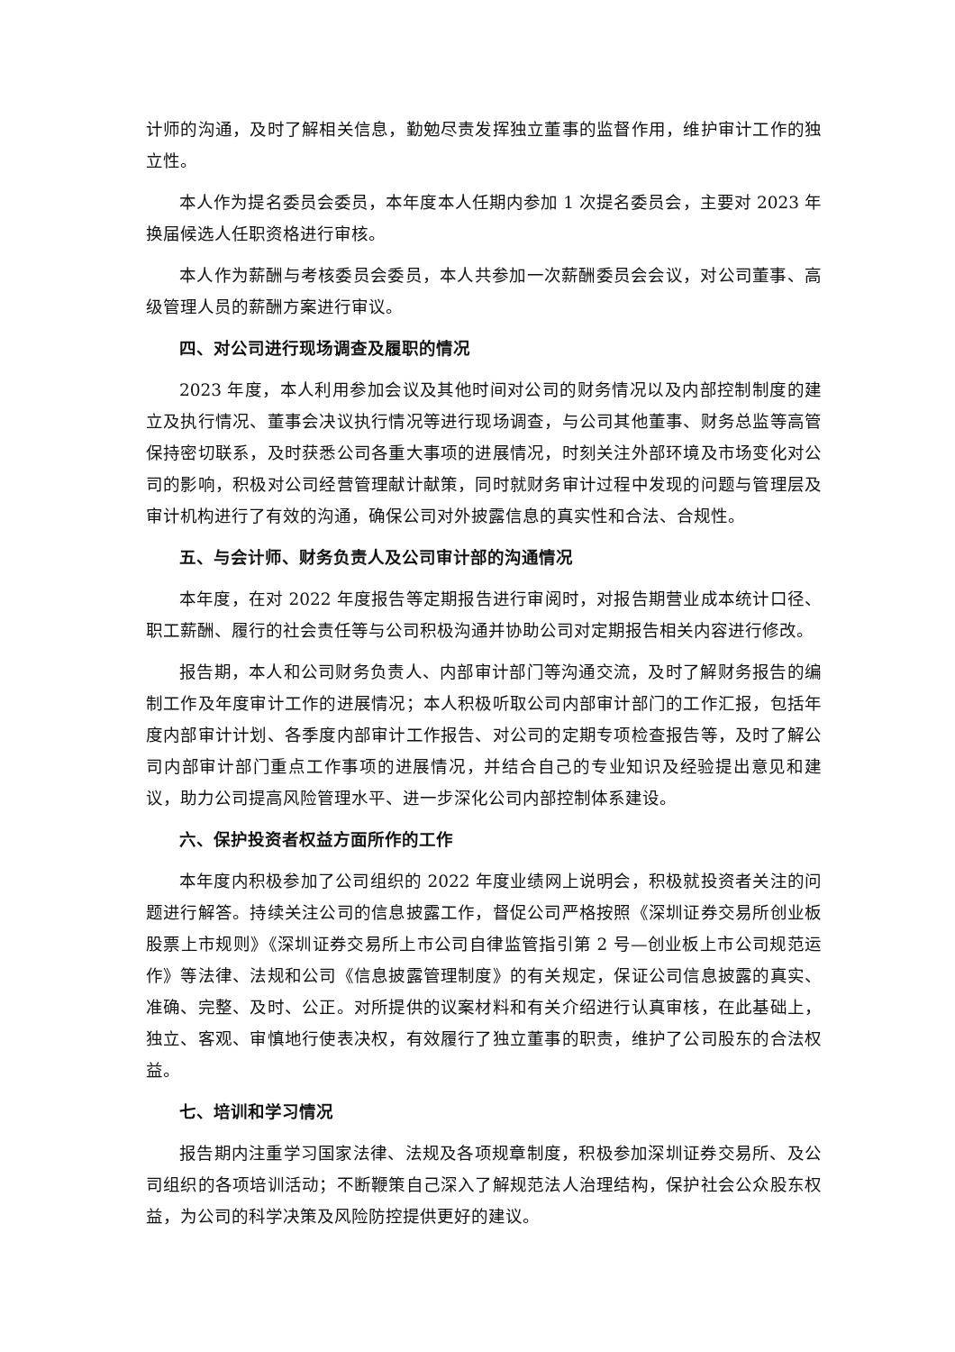计师的沟通，及时了解相关信息，勤勉尽责发挥独立董事的监督作用，维护审计工作的独立性。
本人作为提名委员会委员，本年度本人任期内参加 1 次提名委员会，主要对 2023 年换届候选人任职资格进行审核。
本人作为薪酬与考核委员会委员，本人共参加一次薪酬委员会会议，对公司董事、高级管理人员的薪酬方案进行审议。
四、对公司进行现场调查及履职的情况
2023 年度，本人利用参加会议及其他时间对公司的财务情况以及内部控制制度的建立及执行情况、董事会决议执行情况等进行现场调查，与公司其他董事、财务总监等高管保持密切联系，及时获悉公司各重大事项的进展情况，时刻关注外部环境及市场变化对公司的影响，积极对公司经营管理献计献策，同时就财务审计过程中发现的问题与管理层及审计机构进行了有效的沟通，确保公司对外披露信息的真实性和合法、合规性。
五、与会计师、财务负责人及公司审计部的沟通情况
本年度，在对 2022 年度报告等定期报告进行审阅时，对报告期营业成本统计口径、职工薪酬、履行的社会责任等与公司积极沟通并协助公司对定期报告相关内容进行修改。
报告期，本人和公司财务负责人、内部审计部门等沟通交流，及时了解财务报告的编制工作及年度审计工作的进展情况；本人积极听取公司内部审计部门的工作汇报，包括年度内部审计计划、各季度内部审计工作报告、对公司的定期专项检查报告等，及时了解公司内部审计部门重点工作事项的进展情况，并结合自己的专业知识及经验提出意见和建议，助力公司提高风险管理水平、进一步深化公司内部控制体系建设。
六、保护投资者权益方面所作的工作
本年度内积极参加了公司组织的 2022 年度业绩网上说明会，积极就投资者关注的问题进行解答。持续关注公司的信息披露工作，督促公司严格按照《深圳证券交易所创业板股票上市规则》《深圳证券交易所上市公司自律监管指引第 2 号—创业板上市公司规范运作》等法律、法规和公司《信息披露管理制度》的有关规定，保证公司信息披露的真实、准确、完整、及时、公正。对所提供的议案材料和有关介绍进行认真审核，在此基础上，独立、客观、审慎地行使表决权，有效履行了独立董事的职责，维护了公司股东的合法权益。
七、培训和学习情况
报告期内注重学习国家法律、法规及各项规章制度，积极参加深圳证券交易所、及公司组织的各项培训活动；不断鞭策自己深入了解规范法人治理结构，保护社会公众股东权益，为公司的科学决策及风险防控提供更好的建议。